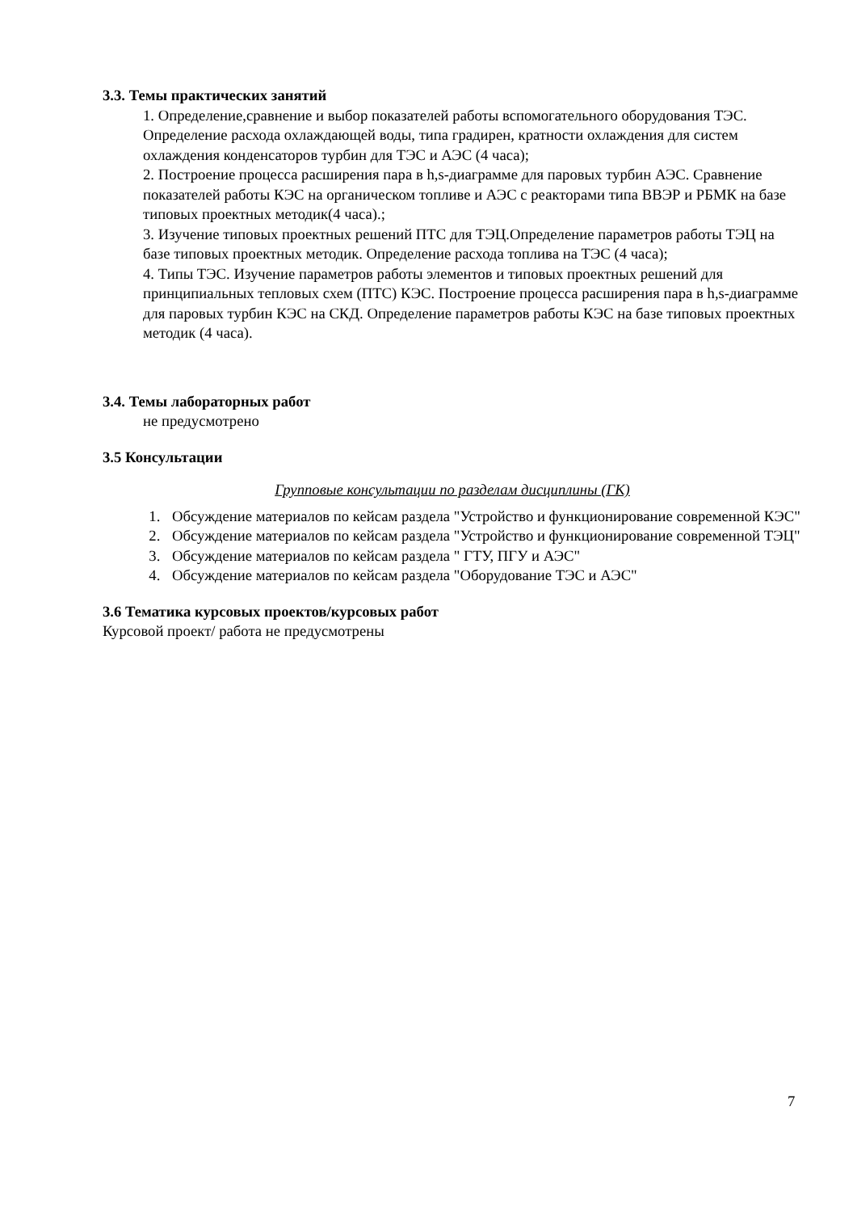3.3. Темы практических занятий
1. Определение,сравнение и выбор показателей работы вспомогательного оборудования ТЭС. Определение расхода охлаждающей воды, типа градирен, кратности охлаждения для систем охлаждения конденсаторов турбин для ТЭС и АЭС (4 часа);
2. Построение процесса расширения пара в h,s-диаграмме для паровых турбин АЭС. Сравнение показателей работы КЭС на органическом топливе и АЭС с реакторами типа ВВЭР и РБМК на базе типовых проектных методик(4 часа).;
3. Изучение типовых проектных решений ПТС для ТЭЦ.Определение параметров работы ТЭЦ на базе типовых проектных методик. Определение расхода топлива на ТЭС (4 часа);
4. Типы ТЭС. Изучение параметров работы элементов и типовых проектных решений для принципиальных тепловых схем (ПТС) КЭС. Построение процесса расширения пара в h,s-диаграмме для паровых турбин КЭС на СКД. Определение параметров работы КЭС на базе типовых проектных методик (4 часа).
3.4. Темы лабораторных работ
не предусмотрено
3.5 Консультации
Групповые консультации по разделам дисциплины (ГК)
1. Обсуждение материалов по кейсам раздела "Устройство и функционирование современной КЭС"
2. Обсуждение материалов по кейсам раздела "Устройство и функционирование современной ТЭЦ"
3. Обсуждение материалов по кейсам раздела " ГТУ, ПГУ и АЭС"
4. Обсуждение материалов по кейсам раздела "Оборудование ТЭС и АЭС"
3.6 Тематика курсовых проектов/курсовых работ
Курсовой проект/ работа не предусмотрены
7